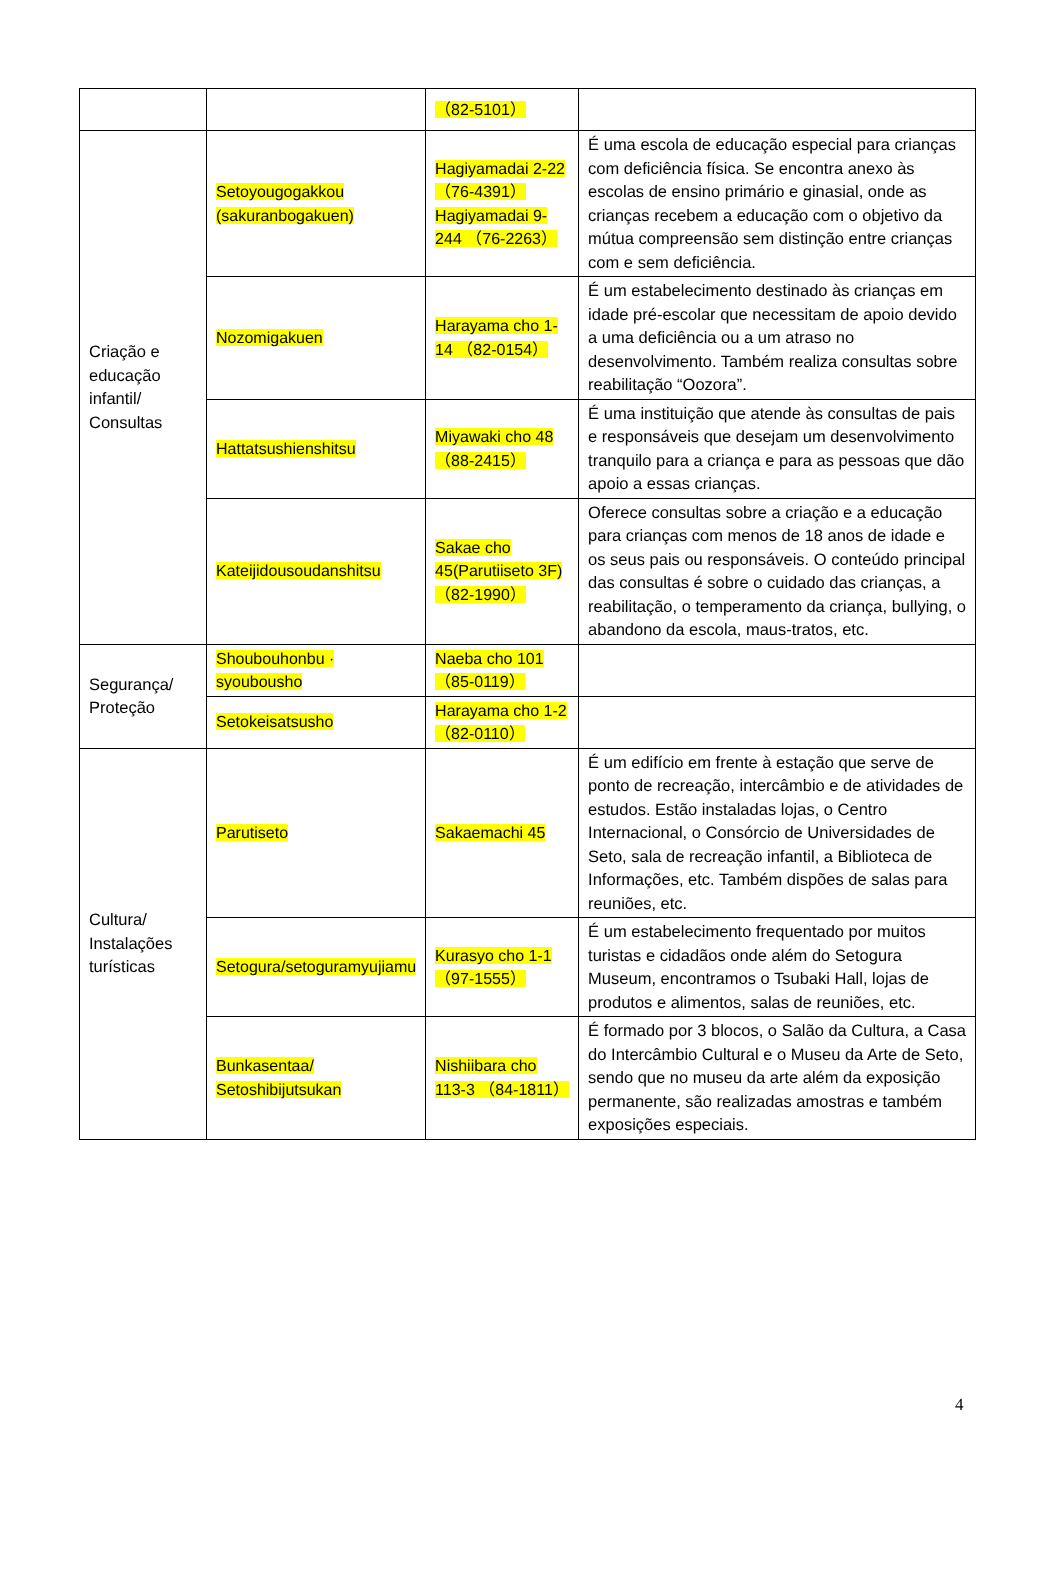| | | （82-5101） | |
| Criação e educação infantil/ Consultas | Setoyougogakkou (sakuranbogakuen) | Hagiyamadai 2-22 （76-4391） Hagiyamadai 9-244 （76-2263） | É uma escola de educação especial para crianças com deficiência física. Se encontra anexo às escolas de ensino primário e ginasial, onde as crianças recebem a educação com o objetivo da mútua compreensão sem distinção entre crianças com e sem deficiência. |
| | Nozomigakuen | Harayama cho 1-14 （82-0154） | É um estabelecimento destinado às crianças em idade pré-escolar que necessitam de apoio devido a uma deficiência ou a um atraso no desenvolvimento. Também realiza consultas sobre reabilitação “Oozora”. |
| | Hattatsushienshitsu | Miyawaki cho 48 （88-2415） | É uma instituição que atende às consultas de pais e responsáveis que desejam um desenvolvimento tranquilo para a criança e para as pessoas que dão apoio a essas crianças. |
| | Kateijidousoudanshitsu | Sakae cho 45(Parutiiseto 3F) （82-1990） | Oferece consultas sobre a criação e a educação para crianças com menos de 18 anos de idade e os seus pais ou responsáveis. O conteúdo principal das consultas é sobre o cuidado das crianças, a reabilitação, o temperamento da criança, bullying, o abandono da escola, maus-tratos, etc. |
| Segurança/ Proteção | Shoubouhonbu · syoubousho | Naeba cho 101 （85-0119） | |
| | Setokeisatsusho | Harayama cho 1-2 （82-0110） | |
| Cultura/ Instalações turísticas | Parutiseto | Sakaemachi 45 | É um edifício em frente à estação que serve de ponto de recreação, intercâmbio e de atividades de estudos. Estão instaladas lojas, o Centro Internacional, o Consórcio de Universidades de Seto, sala de recreação infantil, a Biblioteca de Informações, etc. Também dispões de salas para reuniões, etc. |
| | Setogura/setoguramyujiamu | Kurasyo cho 1-1 （97-1555） | É um estabelecimento frequentado por muitos turistas e cidadãos onde além do Setogura Museum, encontramos o Tsubaki Hall, lojas de produtos e alimentos, salas de reuniões, etc. |
| | Bunkasentaa/ Setoshibijutsukan | Nishiibara cho 113-3 （84-1811） | É formado por 3 blocos, o Salão da Cultura, a Casa do Intercâmbio Cultural e o Museu da Arte de Seto, sendo que no museu da arte além da exposição permanente, são realizadas amostras e também exposições especiais. |
4